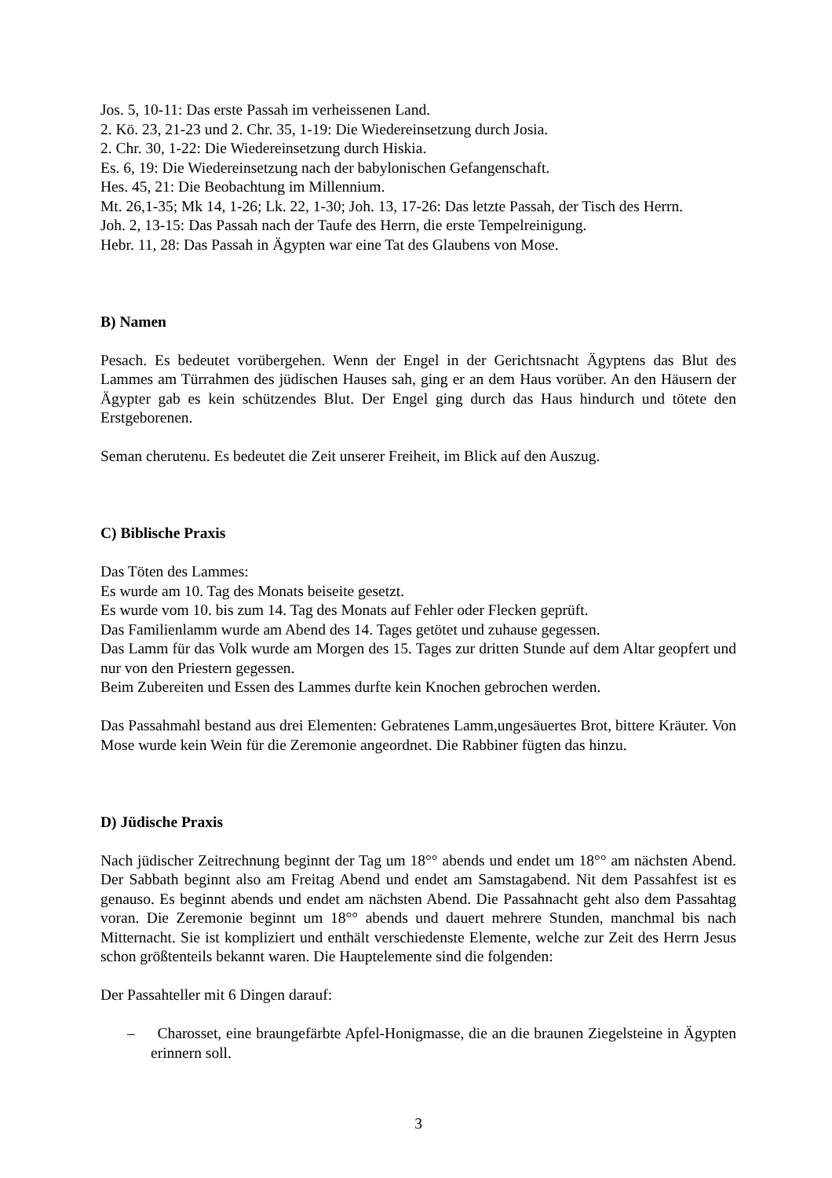Jos. 5, 10-11: Das erste Passah im verheissenen Land.
2. Kö. 23, 21-23 und 2. Chr. 35, 1-19: Die Wiedereinsetzung durch Josia.
2. Chr. 30, 1-22: Die Wiedereinsetzung durch Hiskia.
Es. 6, 19: Die Wiedereinsetzung nach der babylonischen Gefangenschaft.
Hes. 45, 21: Die Beobachtung im Millennium.
Mt. 26,1-35; Mk 14, 1-26; Lk. 22, 1-30; Joh. 13, 17-26: Das letzte Passah, der Tisch des Herrn.
Joh. 2, 13-15: Das Passah nach der Taufe des Herrn, die erste Tempelreinigung.
Hebr. 11, 28: Das Passah in Ägypten war eine Tat des Glaubens von Mose.
B) Namen
Pesach. Es bedeutet vorübergehen. Wenn der Engel in der Gerichtsnacht Ägyptens das Blut des Lammes am Türrahmen des jüdischen Hauses sah, ging er an dem Haus vorüber. An den Häusern der Ägypter gab es kein schützendes Blut. Der Engel ging durch das Haus hindurch und tötete den Erstgeborenen.
Seman cherutenu. Es bedeutet die Zeit unserer Freiheit, im Blick auf den Auszug.
C) Biblische Praxis
Das Töten des Lammes:
Es wurde am 10. Tag des Monats beiseite gesetzt.
Es wurde vom 10. bis zum 14. Tag des Monats auf Fehler oder Flecken geprüft.
Das Familienlamm wurde am Abend des 14. Tages getötet und zuhause gegessen.
Das Lamm für das Volk wurde am Morgen des 15. Tages zur dritten Stunde auf dem Altar geopfert und nur von den Priestern gegessen.
Beim Zubereiten und Essen des Lammes durfte kein Knochen gebrochen werden.
Das Passahmahl bestand aus drei Elementen: Gebratenes Lamm,ungesäuertes Brot, bittere Kräuter. Von Mose wurde kein Wein für die Zeremonie angeordnet. Die Rabbiner fügten das hinzu.
D) Jüdische Praxis
Nach jüdischer Zeitrechnung beginnt der Tag um 18°° abends und endet um 18°° am nächsten Abend. Der Sabbath beginnt also am Freitag Abend und endet am Samstagabend. Nit dem Passahfest ist es genauso. Es beginnt abends und endet am nächsten Abend. Die Passahnacht geht also dem Passahtag voran. Die Zeremonie beginnt um 18°° abends und dauert mehrere Stunden, manchmal bis nach Mitternacht. Sie ist kompliziert und enthält verschiedenste Elemente, welche zur Zeit des Herrn Jesus schon größtenteils bekannt waren. Die Hauptelemente sind die folgenden:
Der Passahteller mit 6 Dingen darauf:
– Charosset, eine braungefärbte Apfel-Honigmasse, die an die braunen Ziegelsteine in Ägypten erinnern soll.
3